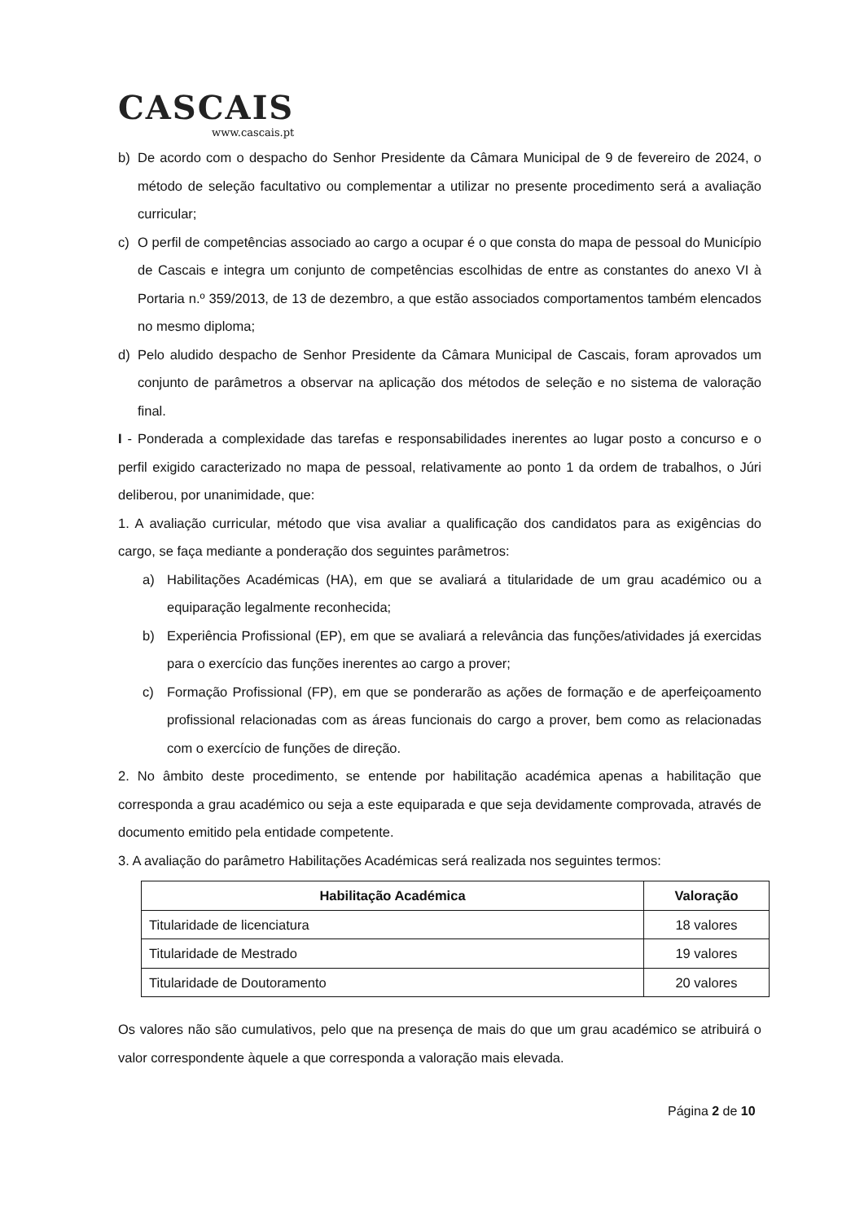CASCAIS
www.cascais.pt
b) De acordo com o despacho do Senhor Presidente da Câmara Municipal de 9 de fevereiro de 2024, o método de seleção facultativo ou complementar a utilizar no presente procedimento será a avaliação curricular;
c) O perfil de competências associado ao cargo a ocupar é o que consta do mapa de pessoal do Município de Cascais e integra um conjunto de competências escolhidas de entre as constantes do anexo VI à Portaria n.º 359/2013, de 13 de dezembro, a que estão associados comportamentos também elencados no mesmo diploma;
d) Pelo aludido despacho de Senhor Presidente da Câmara Municipal de Cascais, foram aprovados um conjunto de parâmetros a observar na aplicação dos métodos de seleção e no sistema de valoração final.
I - Ponderada a complexidade das tarefas e responsabilidades inerentes ao lugar posto a concurso e o perfil exigido caracterizado no mapa de pessoal, relativamente ao ponto 1 da ordem de trabalhos, o Júri deliberou, por unanimidade, que:
1. A avaliação curricular, método que visa avaliar a qualificação dos candidatos para as exigências do cargo, se faça mediante a ponderação dos seguintes parâmetros:
a) Habilitações Académicas (HA), em que se avaliará a titularidade de um grau académico ou a equiparação legalmente reconhecida;
b) Experiência Profissional (EP), em que se avaliará a relevância das funções/atividades já exercidas para o exercício das funções inerentes ao cargo a prover;
c) Formação Profissional (FP), em que se ponderarão as ações de formação e de aperfeiçoamento profissional relacionadas com as áreas funcionais do cargo a prover, bem como as relacionadas com o exercício de funções de direção.
2. No âmbito deste procedimento, se entende por habilitação académica apenas a habilitação que corresponda a grau académico ou seja a este equiparada e que seja devidamente comprovada, através de documento emitido pela entidade competente.
3. A avaliação do parâmetro Habilitações Académicas será realizada nos seguintes termos:
| Habilitação Académica | Valoração |
| --- | --- |
| Titularidade de licenciatura | 18 valores |
| Titularidade de Mestrado | 19 valores |
| Titularidade de Doutoramento | 20 valores |
Os valores não são cumulativos, pelo que na presença de mais do que um grau académico se atribuirá o valor correspondente àquele a que corresponda a valoração mais elevada.
Página 2 de 10